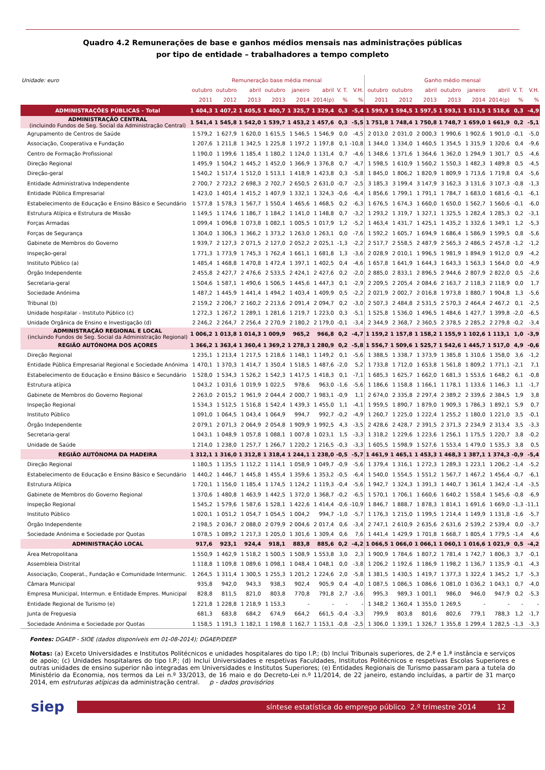Quadro 4.2 Remunerações de base e ganhos médios mensais nas administrações públicas
por tipo de entidade – trabalhadores a tempo completo
| Unidade: euro | Remuneração base média mensal | | | | | | | | Ganho médio mensal | | | | | | | |
| --- | --- | --- | --- | --- | --- | --- | --- | --- | --- | --- | --- | --- | --- | --- | --- | --- |
| | outubro | outubro | abril | outubro | janeiro | abril | V. T. | V.H. | outubro | outubro | abril | outubro | janeiro | abril | V. T. | V.H. |
| | 2011 | 2012 | 2013 | 2013 | 2014 | 2014(p) | % | % | 2011 | 2012 | 2013 | 2013 | 2014 | 2014(p) | % | % |
| ADMINISTRAÇÕES PÚBLICAS - Total | 1 404,3 | 1 407,2 | 1 405,5 | 1 400,7 | 1 325,7 | 1 329,4 | 0,3 | -5,4 | 1 599,9 | 1 594,5 | 1 597,5 | 1 593,1 | 1 513,5 | 1 518,6 | 0,3 | -4,9 |
| ADMINISTRAÇÃO CENTRAL (incluindo Fundos de Seg. Social da Administração Central) | 1 541,4 | 1 545,8 | 1 542,0 | 1 539,7 | 1 453,2 | 1 457,6 | 0,3 | -5,5 | 1 751,8 | 1 748,4 | 1 750,8 | 1 748,7 | 1 659,0 | 1 661,9 | 0,2 | -5,1 |
| Agrupamento de Centros de Saúde | 1 579,2 | 1 627,9 | 1 620,0 | 1 615,5 | 1 546,5 | 1 546,9 | 0,0 | -4,5 | 2 013,0 | 2 031,0 | 2 000,3 | 1 990,6 | 1 902,6 | 1 901,0 | -0,1 | -5,0 |
| Associação, Cooperativa e Fundação | 1 207,6 | 1 211,8 | 1 342,5 | 1 225,8 | 1 197,2 | 1 197,8 | 0,1 | -10,8 | 1 344,0 | 1 334,0 | 1 460,5 | 1 354,5 | 1 315,9 | 1 320,6 | 0,4 | -9,6 |
| Centro de Formação Profissional | 1 190,0 | 1 199,6 | 1 185,4 | 1 180,2 | 1 124,0 | 1 131,4 | 0,7 | -4,6 | 1 348,6 | 1 371,6 | 1 364,6 | 1 362,0 | 1 294,9 | 1 301,7 | 0,5 | -4,6 |
| Direção Regional | 1 495,9 | 1 504,2 | 1 445,2 | 1 452,0 | 1 366,9 | 1 376,8 | 0,7 | -4,7 | 1 598,5 | 1 610,9 | 1 560,2 | 1 550,3 | 1 482,3 | 1 489,8 | 0,5 | -4,5 |
| Direção-geral | 1 540,2 | 1 517,4 | 1 512,0 | 1 513,1 | 1 418,9 | 1 423,8 | 0,3 | -5,8 | 1 845,0 | 1 806,2 | 1 820,9 | 1 809,9 | 1 713,6 | 1 719,8 | 0,4 | -5,6 |
| Entidade Administrativa Independente | 2 700,7 | 2 723,2 | 2 698,3 | 2 702,7 | 2 650,5 | 2 631,0 | -0,7 | -2,5 | 3 185,3 | 3 199,4 | 3 147,9 | 3 162,3 | 3 131,6 | 3 107,3 | -0,8 | -1,3 |
| Entidade Pública Empresarial | 1 423,0 | 1 401,4 | 1 415,2 | 1 407,9 | 1 332,1 | 1 324,3 | -0,6 | -6,4 | 1 856,6 | 1 799,1 | 1 791,1 | 1 784,7 | 1 683,0 | 1 681,6 | -0,1 | -6,1 |
| Estabelecimento de Educação e Ensino Básico e Secundário | 1 577,8 | 1 578,3 | 1 567,7 | 1 550,4 | 1 465,6 | 1 468,5 | 0,2 | -6,3 | 1 676,5 | 1 674,3 | 1 660,0 | 1 650,0 | 1 562,7 | 1 560,6 | -0,1 | -6,0 |
| Estrutura Atípica e Estrutura de Missão | 1 149,5 | 1 174,6 | 1 186,7 | 1 184,2 | 1 141,0 | 1 148,8 | 0,7 | -3,2 | 1 293,2 | 1 319,7 | 1 327,1 | 1 325,5 | 1 282,4 | 1 285,3 | 0,2 | -3,1 |
| Forças Armadas | 1 099,4 | 1 096,8 | 1 073,8 | 1 082,1 | 1 005,5 | 1 017,9 | 1,2 | -5,2 | 1 463,4 | 1 431,7 | 1 425,1 | 1 435,2 | 1 332,6 | 1 349,1 | 1,2 | -5,3 |
| Forças de Segurança | 1 304,0 | 1 306,3 | 1 366,2 | 1 373,2 | 1 263,0 | 1 263,1 | 0,0 | -7,6 | 1 592,2 | 1 605,7 | 1 694,9 | 1 686,4 | 1 586,9 | 1 599,5 | 0,8 | -5,6 |
| Gabinete de Membros do Governo | 1 939,7 | 2 127,3 | 2 071,5 | 2 127,0 | 2 052,2 | 2 025,1 | -1,3 | -2,2 | 2 517,7 | 2 558,5 | 2 487,9 | 2 565,3 | 2 486,5 | 2 457,8 | -1,2 | -1,2 |
| Inspeção-geral | 1 771,3 | 1 773,9 | 1 745,3 | 1 762,4 | 1 661,1 | 1 681,8 | 1,3 | -3,6 | 2 028,9 | 2 010,1 | 1 996,5 | 1 981,9 | 1 894,9 | 1 912,0 | 0,9 | -4,2 |
| Instituto Público (a) | 1 485,4 | 1 468,8 | 1 470,8 | 1 472,4 | 1 397,1 | 1 402,5 | 0,4 | -4,6 | 1 657,8 | 1 641,9 | 1 644,3 | 1 643,3 | 1 563,3 | 1 564,0 | 0,0 | -4,9 |
| Órgão Independente | 2 455,8 | 2 427,7 | 2 476,6 | 2 533,5 | 2 424,1 | 2 427,6 | 0,2 | -2,0 | 2 885,0 | 2 833,1 | 2 896,5 | 2 944,6 | 2 807,9 | 2 822,0 | 0,5 | -2,6 |
| Secretaria-geral | 1 504,6 | 1 587,1 | 1 490,6 | 1 506,5 | 1 445,6 | 1 447,3 | 0,1 | -2,9 | 2 209,5 | 2 205,4 | 2 084,6 | 2 163,7 | 2 118,3 | 2 118,9 | 0,0 | 1,7 |
| Sociedade Anónima | 1 487,2 | 1 445,9 | 1 441,4 | 1 494,2 | 1 403,4 | 1 409,9 | 0,5 | -2,2 | 2 021,9 | 2 002,7 | 2 016,8 | 1 973,8 | 1 880,7 | 1 904,8 | 1,3 | -5,6 |
| Tribunal (b) | 2 159,2 | 2 206,7 | 2 160,2 | 2 213,6 | 2 091,4 | 2 094,7 | 0,2 | -3,0 | 2 507,3 | 2 484,8 | 2 531,5 | 2 570,3 | 2 464,4 | 2 467,2 | 0,1 | -2,5 |
| Unidade hospitalar - Instituto Público (c) | 1 272,3 | 1 267,2 | 1 289,1 | 1 281,6 | 1 219,7 | 1 223,0 | 0,3 | -5,1 | 1 525,8 | 1 536,0 | 1 496,5 | 1 484,6 | 1 427,7 | 1 399,8 | -2,0 | -6,5 |
| Unidade Orgânica de Ensino e Investigação (d) | 2 246,2 | 2 264,7 | 2 256,4 | 2 270,9 | 2 180,2 | 2 179,0 | -0,1 | -3,4 | 2 344,9 | 2 368,7 | 2 360,5 | 2 378,5 | 2 285,2 | 2 279,8 | -0,2 | -3,4 |
| ADMINISTRAÇÃO REGIONAL E LOCAL (incluindo Fundos de Seg. Social da Administração Regional) | 1 006,2 | 1 013,8 | 1 014,3 | 1 009,9 | 965,2 | 966,8 | 0,2 | -4,7 | 1 159,2 | 1 157,8 | 1 158,2 | 1 155,9 | 1 102,6 | 1 113,1 | 1,0 | -3,9 |
| REGIÃO AUTÓNOMA DOS AÇORES | 1 366,2 | 1 363,4 | 1 360,4 | 1 369,2 | 1 278,3 | 1 280,9 | 0,2 | -5,8 | 1 556,7 | 1 509,6 | 1 525,7 | 1 542,6 | 1 445,7 | 1 517,0 | 4,9 | -0,6 |
| Direção Regional | 1 235,1 | 1 213,4 | 1 217,5 | 1 218,6 | 1 148,1 | 1 149,2 | 0,1 | -5,6 | 1 388,5 | 1 338,7 | 1 373,9 | 1 385,8 | 1 310,6 | 1 358,0 | 3,6 | -1,2 |
| Entidade Pública Empresarial Regional e Sociedade Anónima | 1 470,1 | 1 370,3 | 1 414,7 | 1 350,4 | 1 518,5 | 1 487,6 | -2,0 | 5,2 | 1 733,8 | 1 712,0 | 1 653,8 | 1 561,8 | 1 809,2 | 1 771,1 | -2,1 | 7,1 |
| Estabelecimento de Educação e Ensino Básico e Secundário | 1 528,0 | 1 534,3 | 1 526,2 | 1 542,3 | 1 417,5 | 1 418,3 | 0,1 | -7,1 | 1 685,3 | 1 625,7 | 1 662,0 | 1 681,3 | 1 553,6 | 1 648,2 | 6,1 | -0,8 |
| Estrutura atípica | 1 043,2 | 1 031,6 | 1 019,9 | 1 022,5 | 978,6 | 963,0 | -1,6 | -5,6 | 1 186,6 | 1 158,8 | 1 166,1 | 1 178,1 | 1 133,6 | 1 146,3 | 1,1 | -1,7 |
| Gabinete de Membros do Governo Regional | 2 263,0 | 2 015,2 | 1 961,9 | 2 044,4 | 2 000,7 | 1 983,1 | -0,9 | 1,1 | 2 674,0 | 2 335,8 | 2 297,4 | 2 389,2 | 2 339,6 | 2 384,5 | 1,9 | 3,8 |
| Inspeção Regional | 1 534,3 | 1 512,5 | 1 516,8 | 1 542,4 | 1 439,3 | 1 455,0 | 1,1 | -4,1 | 1 959,5 | 1 890,7 | 1 879,0 | 1 909,3 | 1 786,3 | 1 892,1 | 5,9 | 0,7 |
| Instituto Público | 1 091,0 | 1 064,5 | 1 043,4 | 1 064,9 | 994,7 | 992,7 | -0,2 | -4,9 | 1 260,7 | 1 225,0 | 1 222,4 | 1 255,2 | 1 180,0 | 1 221,0 | 3,5 | -0,1 |
| Órgão Independente | 2 079,1 | 2 071,3 | 2 064,9 | 2 054,8 | 1 909,9 | 1 992,5 | 4,3 | -3,5 | 2 428,6 | 2 428,7 | 2 391,5 | 2 371,3 | 2 234,9 | 2 313,4 | 3,5 | -3,3 |
| Secretaria-geral | 1 043,1 | 1 048,9 | 1 057,8 | 1 088,1 | 1 007,8 | 1 023,1 | 1,5 | -3,3 | 1 318,2 | 1 229,6 | 1 223,6 | 1 256,1 | 1 175,5 | 1 220,7 | 3,8 | -0,2 |
| Unidade de Saúde | 1 214,0 | 1 238,0 | 1 257,7 | 1 266,7 | 1 220,2 | 1 216,5 | -0,3 | -3,3 | 1 605,5 | 1 598,9 | 1 527,6 | 1 553,4 | 1 479,0 | 1 535,3 | 3,8 | 0,5 |
| REGIÃO AUTÓNOMA DA MADEIRA | 1 312,1 | 1 316,0 | 1 312,8 | 1 318,4 | 1 244,1 | 1 238,0 | -0,5 | -5,7 | 1 461,9 | 1 465,1 | 1 453,3 | 1 468,3 | 1 387,1 | 1 374,3 | -0,9 | -5,4 |
| Direção Regional | 1 180,5 | 1 135,5 | 1 112,2 | 1 114,1 | 1 058,9 | 1 049,7 | -0,9 | -5,6 | 1 379,4 | 1 316,1 | 1 272,3 | 1 289,3 | 1 223,1 | 1 206,2 | -1,4 | -5,2 |
| Estabelecimento de Educação e Ensino Básico e Secundário | 1 440,2 | 1 446,7 | 1 445,8 | 1 455,4 | 1 359,6 | 1 353,2 | -0,5 | -6,4 | 1 540,0 | 1 554,5 | 1 551,2 | 1 567,7 | 1 467,2 | 1 456,4 | -0,7 | -6,1 |
| Estrutura Atípica | 1 720,1 | 1 156,0 | 1 185,4 | 1 174,5 | 1 124,2 | 1 119,3 | -0,4 | -5,6 | 1 942,7 | 1 324,3 | 1 391,3 | 1 440,7 | 1 361,4 | 1 342,4 | -1,4 | -3,5 |
| Gabinete de Membros do Governo Regional | 1 370,6 | 1 480,8 | 1 463,9 | 1 442,5 | 1 372,0 | 1 368,7 | -0,2 | -6,5 | 1 570,1 | 1 706,1 | 1 660,6 | 1 640,2 | 1 558,4 | 1 545,6 | -0,8 | -6,9 |
| Inspeção Regional | 1 545,2 | 1 579,6 | 1 587,6 | 1 528,1 | 1 422,6 | 1 414,4 | -0,6 | -10,9 | 1 846,7 | 1 888,7 | 1 878,3 | 1 814,1 | 1 691,6 | 1 669,0 | -1,3 | -11,1 |
| Instituto Público | 1 020,1 | 1 051,2 | 1 054,7 | 1 054,5 | 1 004,2 | 994,7 | -1,0 | -5,7 | 1 176,3 | 1 215,0 | 1 199,5 | 1 214,4 | 1 149,9 | 1 131,8 | -1,6 | -5,7 |
| Órgão Independente | 2 198,5 | 2 036,7 | 2 088,0 | 2 079,9 | 2 004,6 | 2 017,4 | 0,6 | -3,4 | 2 747,1 | 2 610,9 | 2 635,6 | 2 631,6 | 2 539,2 | 2 539,4 | 0,0 | -3,7 |
| Sociedade Anónima e Sociedade por Quotas | 1 078,5 | 1 089,2 | 1 217,3 | 1 205,0 | 1 301,6 | 1 309,4 | 0,6 | 7,6 | 1 441,4 | 1 429,9 | 1 701,8 | 1 668,7 | 1 805,4 | 1 779,5 | -1,4 | 4,6 |
| ADMINISTRAÇÃO LOCAL | 917,6 | 923,1 | 924,4 | 918,1 | 883,8 | 885,6 | 0,2 | -4,2 | 1 066,5 | 1 066,0 | 1 066,1 | 1 060,1 | 1 016,6 | 1 021,9 | 0,5 | -4,2 |
| Área Metropolitana | 1 550,9 | 1 462,9 | 1 518,2 | 1 500,5 | 1 508,9 | 1 553,8 | 3,0 | 2,3 | 1 900,9 | 1 784,6 | 1 807,2 | 1 781,4 | 1 742,7 | 1 806,3 | 3,7 | -0,1 |
| Assembleia Distrital | 1 118,8 | 1 109,8 | 1 089,6 | 1 098,1 | 1 048,4 | 1 048,1 | 0,0 | -3,8 | 1 206,2 | 1 192,6 | 1 186,9 | 1 198,2 | 1 136,7 | 1 135,9 | -0,1 | -4,3 |
| Associação, Cooperat., Fundação e Comunidade Intermunic. | 1 264,5 | 1 311,4 | 1 300,5 | 1 255,3 | 1 201,2 | 1 224,6 | 2,0 | -5,8 | 1 381,5 | 1 430,5 | 1 419,7 | 1 377,3 | 1 322,4 | 1 345,2 | 1,7 | -5,3 |
| Câmara Municipal | 935,8 | 942,0 | 943,3 | 938,3 | 902,4 | 905,9 | 0,4 | -4,0 | 1 087,5 | 1 086,5 | 1 086,6 | 1 081,0 | 1 036,2 | 1 043,1 | 0,7 | -4,0 |
| Empresa Municipal, Intermun. e Entidade Empres. Municipal | 828,8 | 811,5 | 821,0 | 803,8 | 770,8 | 791,8 | 2,7 | -3,6 | 995,3 | 989,3 | 1 001,1 | 986,0 | 946,0 | 947,9 | 0,2 | -5,3 |
| Entidade Regional de Turismo (e) | 1 221,8 | 1 228,8 | 1 218,9 | 1 153,3 | - | - | - | - | 1 348,2 | 1 360,4 | 1 355,0 | 1 269,5 | - | - | - | - |
| Junta de Freguesia | 681,3 | 683,8 | 684,2 | 674,9 | 664,2 | 661,5 | -0,4 | -3,3 | 799,9 | 803,8 | 801,6 | 802,6 | 779,1 | 788,3 | 1,2 | -1,7 |
| Sociedade Anónima e Sociedade por Quotas | 1 158,5 | 1 191,3 | 1 182,1 | 1 198,8 | 1 162,7 | 1 153,1 | -0,8 | -2,5 | 1 306,0 | 1 339,1 | 1 326,7 | 1 355,8 | 1 299,4 | 1 282,5 | -1,3 | -3,3 |
Fontes: DGAEP - SIOE (dados disponíveis em 01-08-2014); DGAEP/DEEP
Notas: (a) Exceto Universidades e Institutos Politécnicos e unidades hospitalares do tipo I.P.; (b) Inclui Tribunais superiores, de 2.ª e 1.ª instância e serviços de apoio; (c) Unidades hospitalares do tipo I.P.; (d) Inclui Universidades e respetivas Faculdades, Institutos Politécnicos e respetivas Escolas Superiores e outras unidades de ensino superior não integradas em Universidades e Institutos Superiores; (e) Entidades Regionais de Turismo passaram para a tutela do Ministério da Economia, nos termos da Lei n.º 33/2013, de 16 maio e do Decreto-Lei n.º 11/2014, de 22 janeiro, estando incluídas, a partir de 31 março 2014, em estruturas atípicas da administração central. p - dados provisórios
siep
síntese estatística do emprego público 2.º trimestre 2014 12